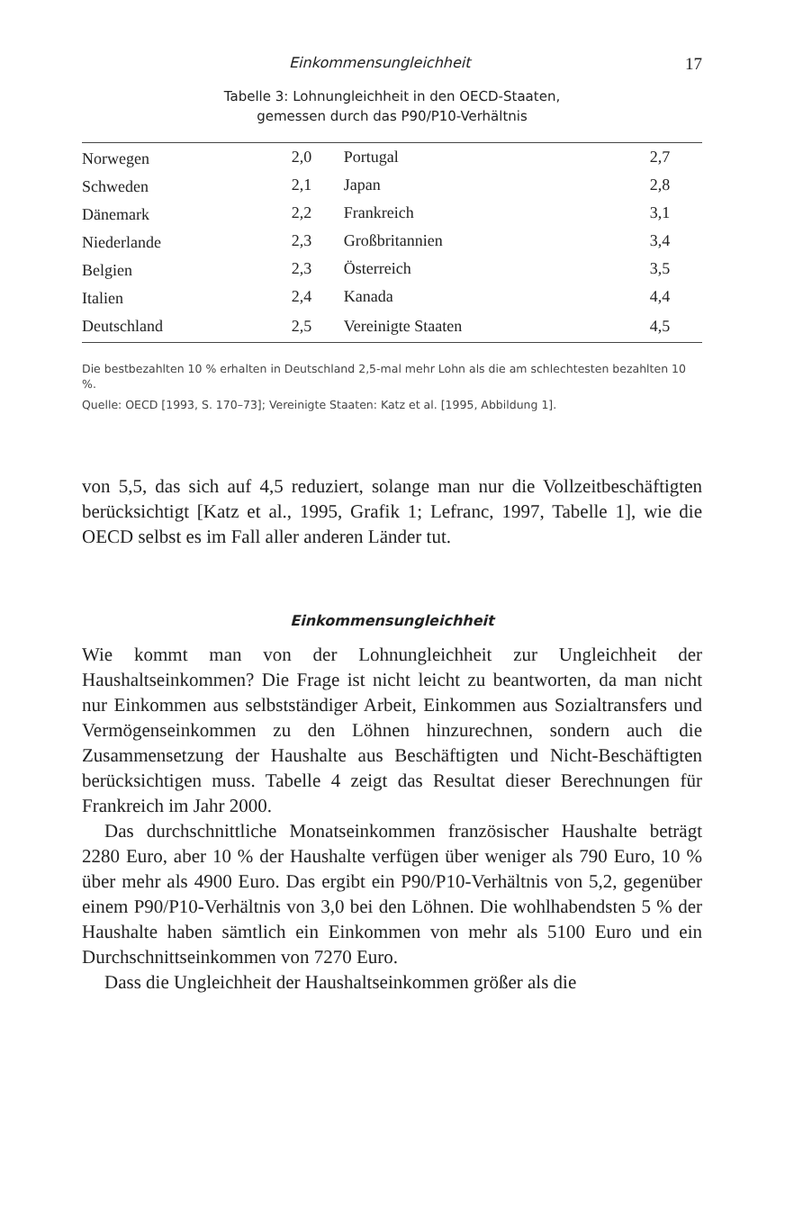Einkommensungleichheit 17
Tabelle 3: Lohnungleichheit in den OECD-Staaten,
gemessen durch das P90/P10-Verhältnis
| Norwegen | 2,0 | Portugal | 2,7 |
| Schweden | 2,1 | Japan | 2,8 |
| Dänemark | 2,2 | Frankreich | 3,1 |
| Niederlande | 2,3 | Großbritannien | 3,4 |
| Belgien | 2,3 | Österreich | 3,5 |
| Italien | 2,4 | Kanada | 4,4 |
| Deutschland | 2,5 | Vereinigte Staaten | 4,5 |
Die bestbezahlten 10 % erhalten in Deutschland 2,5-mal mehr Lohn als die am schlechtesten bezahlten 10 %.
Quelle: OECD [1993, S. 170–73]; Vereinigte Staaten: Katz et al. [1995, Abbildung 1].
von 5,5, das sich auf 4,5 reduziert, solange man nur die Vollzeitbeschäftigten berücksichtigt [Katz et al., 1995, Grafik 1; Lefranc, 1997, Tabelle 1], wie die OECD selbst es im Fall aller anderen Länder tut.
Einkommensungleichheit
Wie kommt man von der Lohnungleichheit zur Ungleichheit der Haushaltseinkommen? Die Frage ist nicht leicht zu beantworten, da man nicht nur Einkommen aus selbstständiger Arbeit, Einkommen aus Sozialtransfers und Vermögenseinkommen zu den Löhnen hinzurechnen, sondern auch die Zusammensetzung der Haushalte aus Beschäftigten und Nicht-Beschäftigten berücksichtigen muss. Tabelle 4 zeigt das Resultat dieser Berechnungen für Frankreich im Jahr 2000.
Das durchschnittliche Monatseinkommen französischer Haushalte beträgt 2280 Euro, aber 10 % der Haushalte verfügen über weniger als 790 Euro, 10 % über mehr als 4900 Euro. Das ergibt ein P90/P10-Verhältnis von 5,2, gegenüber einem P90/P10-Verhältnis von 3,0 bei den Löhnen. Die wohlhabendsten 5 % der Haushalte haben sämtlich ein Einkommen von mehr als 5100 Euro und ein Durchschnittseinkommen von 7270 Euro.
Dass die Ungleichheit der Haushaltseinkommen größer als die